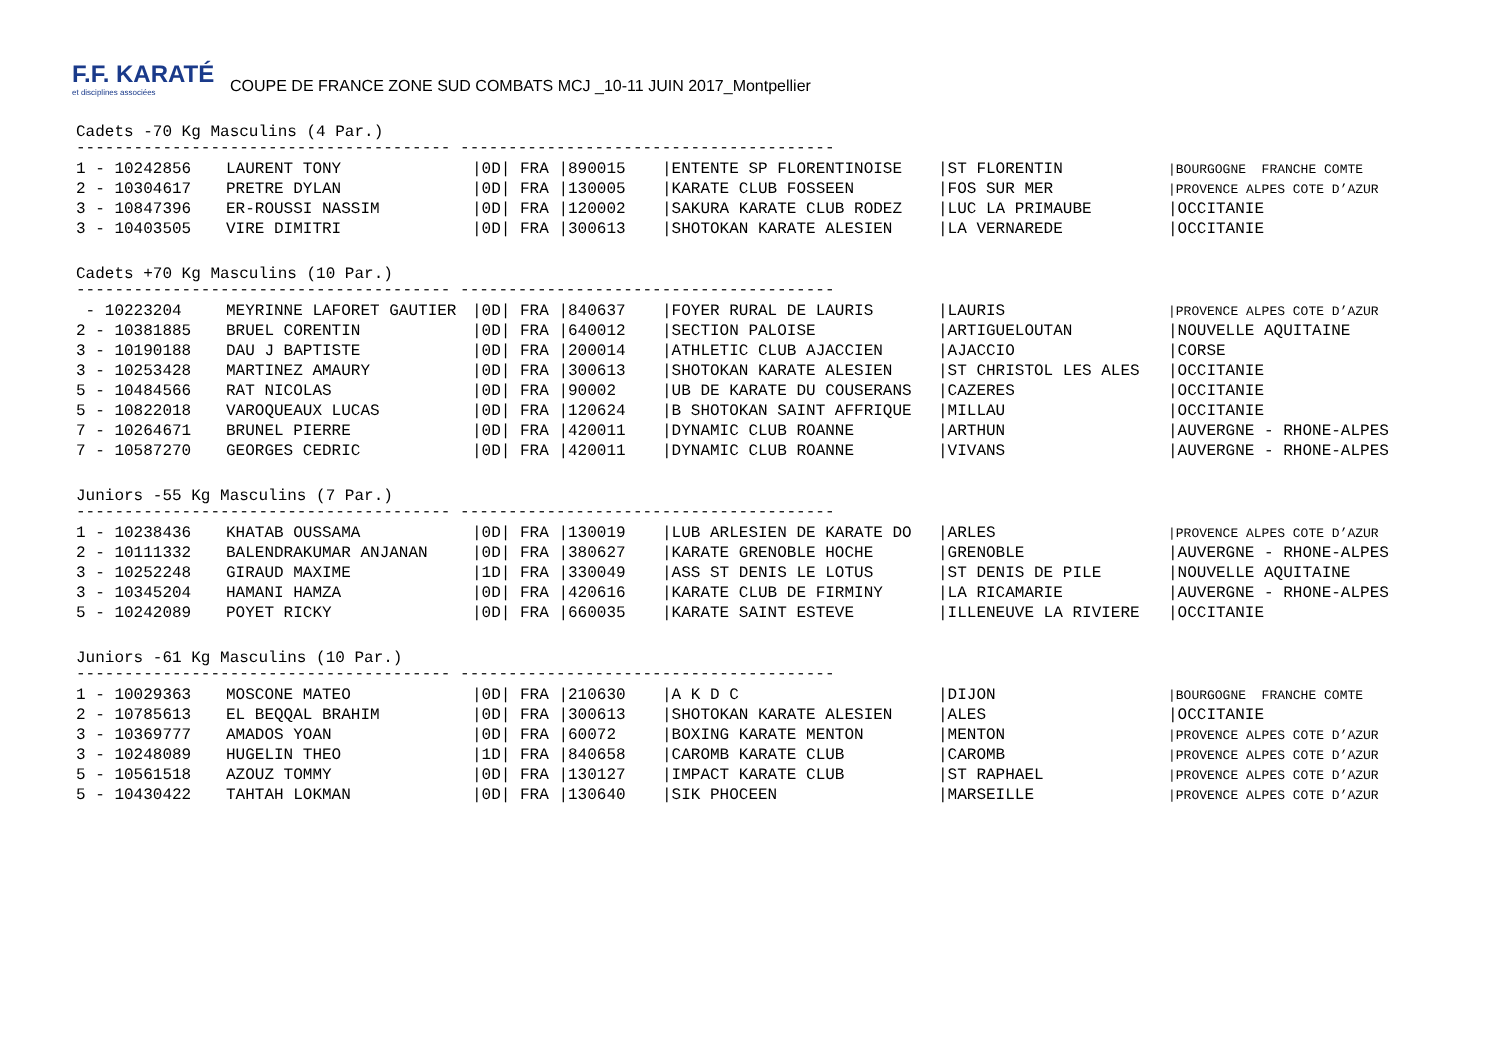F.F. KARATÉ
et disciplines associées
COUPE DE FRANCE ZONE SUD COMBATS MCJ _10-11 JUIN 2017_Montpellier
Cadets -70 Kg Masculins (4 Par.)
--------------------------------------- ---------------------------------------
| 1 - 10242856 | LAURENT TONY | /0D/ FRA /890015 | /ENTENTE SP FLORENTINOISE | /ST FLORENTIN | /BOURGOGNE FRANCHE COMTE |
| 2 - 10304617 | PRETRE DYLAN | /0D/ FRA /130005 | /KARATE CLUB FOSSEEN | /FOS SUR MER | /PROVENCE ALPES COTE D’AZUR |
| 3 - 10847396 | ER-ROUSSI NASSIM | /0D/ FRA /120002 | /SAKURA KARATE CLUB RODEZ | /LUC LA PRIMAUBE | /OCCITANIE |
| 3 - 10403505 | VIRE DIMITRI | /0D/ FRA /300613 | /SHOTOKAN KARATE ALESIEN | /LA VERNAREDE | /OCCITANIE |
Cadets +70 Kg Masculins (10 Par.)
--------------------------------------- ---------------------------------------
| - 10223204 | MEYRINNE LAFORET GAUTIER | /0D/ FRA /840637 | /FOYER RURAL DE LAURIS | /LAURIS | /PROVENCE ALPES COTE D’AZUR |
| 2 - 10381885 | BRUEL CORENTIN | /0D/ FRA /640012 | /SECTION PALOISE | /ARTIGUELOUTAN | /NOUVELLE AQUITAINE |
| 3 - 10190188 | DAU J BAPTISTE | /0D/ FRA /200014 | /ATHLETIC CLUB AJACCIEN | /AJACCIO | /CORSE |
| 3 - 10253428 | MARTINEZ AMAURY | /0D/ FRA /300613 | /SHOTOKAN KARATE ALESIEN | /ST CHRISTOL LES ALES | /OCCITANIE |
| 5 - 10484566 | RAT NICOLAS | /0D/ FRA /90002 | /UB DE KARATE DU COUSERANS | /CAZERES | /OCCITANIE |
| 5 - 10822018 | VAROQUEAUX LUCAS | /0D/ FRA /120624 | /B SHOTOKAN SAINT AFFRIQUE | /MILLAU | /OCCITANIE |
| 7 - 10264671 | BRUNEL PIERRE | /0D/ FRA /420011 | /DYNAMIC CLUB ROANNE | /ARTHUN | /AUVERGNE - RHONE-ALPES |
| 7 - 10587270 | GEORGES CEDRIC | /0D/ FRA /420011 | /DYNAMIC CLUB ROANNE | /VIVANS | /AUVERGNE - RHONE-ALPES |
Juniors -55 Kg Masculins (7 Par.)
--------------------------------------- ---------------------------------------
| 1 - 10238436 | KHATAB OUSSAMA | /0D/ FRA /130019 | /LUB ARLESIEN DE KARATE DO | /ARLES | /PROVENCE ALPES COTE D’AZUR |
| 2 - 10111332 | BALENDRAKUMAR ANJANAN | /0D/ FRA /380627 | /KARATE GRENOBLE HOCHE | /GRENOBLE | /AUVERGNE - RHONE-ALPES |
| 3 - 10252248 | GIRAUD MAXIME | /1D/ FRA /330049 | /ASS ST DENIS LE LOTUS | /ST DENIS DE PILE | /NOUVELLE AQUITAINE |
| 3 - 10345204 | HAMANI HAMZA | /0D/ FRA /420616 | /KARATE CLUB DE FIRMINY | /LA RICAMARIE | /AUVERGNE - RHONE-ALPES |
| 5 - 10242089 | POYET RICKY | /0D/ FRA /660035 | /KARATE SAINT ESTEVE | /ILLENEUVE LA RIVIERE | /OCCITANIE |
Juniors -61 Kg Masculins (10 Par.)
--------------------------------------- ---------------------------------------
| 1 - 10029363 | MOSCONE MATEO | /0D/ FRA /210630 | /A K D C | /DIJON | /BOURGOGNE FRANCHE COMTE |
| 2 - 10785613 | EL BEQQAL BRAHIM | /0D/ FRA /300613 | /SHOTOKAN KARATE ALESIEN | /ALES | /OCCITANIE |
| 3 - 10369777 | AMADOS YOAN | /0D/ FRA /60072 | /BOXING KARATE MENTON | /MENTON | /PROVENCE ALPES COTE D’AZUR |
| 3 - 10248089 | HUGELIN THEO | /1D/ FRA /840658 | /CAROMB KARATE CLUB | /CAROMB | /PROVENCE ALPES COTE D’AZUR |
| 5 - 10561518 | AZOUZ TOMMY | /0D/ FRA /130127 | /IMPACT KARATE CLUB | /ST RAPHAEL | /PROVENCE ALPES COTE D’AZUR |
| 5 - 10430422 | TAHTAH LOKMAN | /0D/ FRA /130640 | /SIK PHOCEEN | /MARSEILLE | /PROVENCE ALPES COTE D’AZUR |